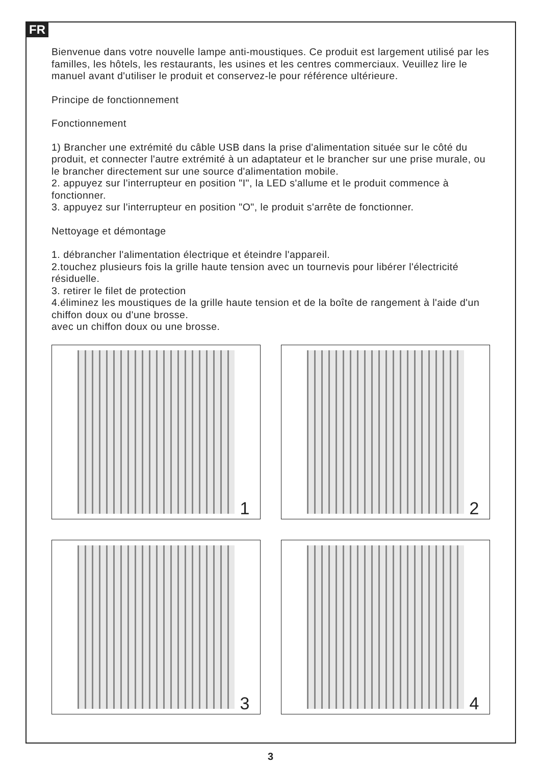FR
Bienvenue dans votre nouvelle lampe anti-moustiques. Ce produit est largement utilisé par les familles, les hôtels, les restaurants, les usines et les centres commerciaux. Veuillez lire le manuel avant d'utiliser le produit et conservez-le pour référence ultérieure.
Principe de fonctionnement
Fonctionnement
1) Brancher une extrémité du câble USB dans la prise d'alimentation située sur le côté du produit, et connecter l'autre extrémité à un adaptateur et le brancher sur une prise murale, ou le brancher directement sur une source d'alimentation mobile.
2. appuyez sur l'interrupteur en position "I", la LED s'allume et le produit commence à fonctionner.
3. appuyez sur l'interrupteur en position "O", le produit s'arrête de fonctionner.
Nettoyage et démontage
1. débrancher l'alimentation électrique et éteindre l'appareil.
2.touchez plusieurs fois la grille haute tension avec un tournevis pour libérer l'électricité résiduelle.
3. retirer le filet de protection
4.éliminez les moustiques de la grille haute tension et de la boîte de rangement à l'aide d'un chiffon doux ou d'une brosse.
avec un chiffon doux ou une brosse.
1
2
3
4
3